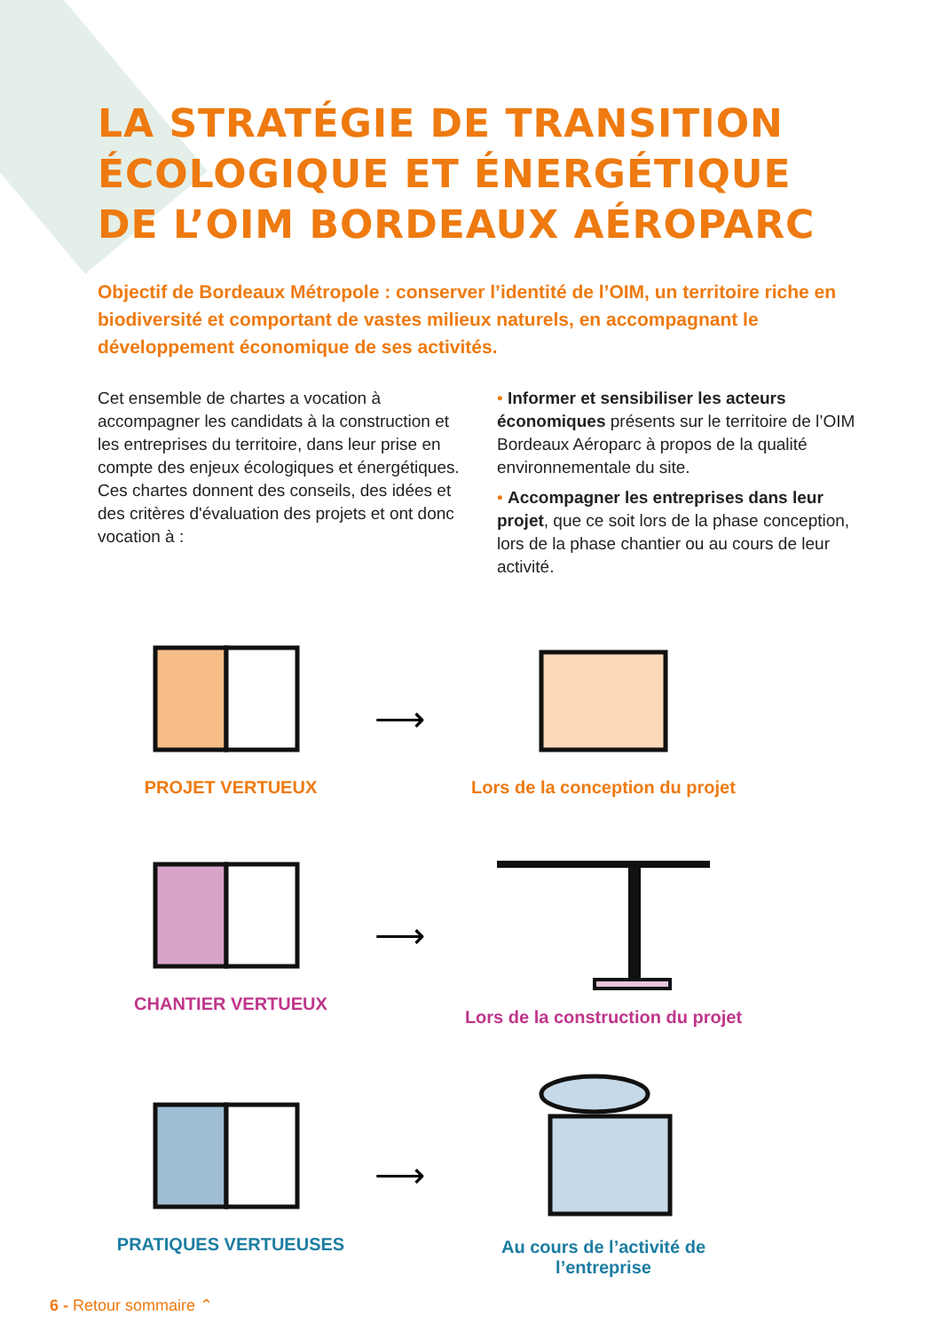LA STRATÉGIE DE TRANSITION
ÉCOLOGIQUE ET ÉNERGÉTIQUE
DE L’OIM BORDEAUX AÉROPARC
Objectif de Bordeaux Métropole : conserver l’identité de l’OIM, un territoire riche en biodiversité et comportant de vastes milieux naturels, en accompagnant le développement économique de ses activités.
Cet ensemble de chartes a vocation à accompagner les candidats à la construction et les entreprises du territoire, dans leur prise en compte des enjeux écologiques et énergétiques. Ces chartes donnent des conseils, des idées et des critères d'évaluation des projets et ont donc vocation à :
• Informer et sensibiliser les acteurs économiques présents sur le territoire de l’OIM Bordeaux Aéroparc à propos de la qualité environnementale du site.
• Accompagner les entreprises dans leur projet, que ce soit lors de la phase conception, lors de la phase chantier ou au cours de leur activité.
PROJET VERTUEUX
⟶
Lors de la conception du projet
CHANTIER VERTUEUX
⟶
Lors de la construction du projet
PRATIQUES VERTUEUSES
⟶
Au cours de l’activité de l’entreprise
6 - Retour sommaire ⌃